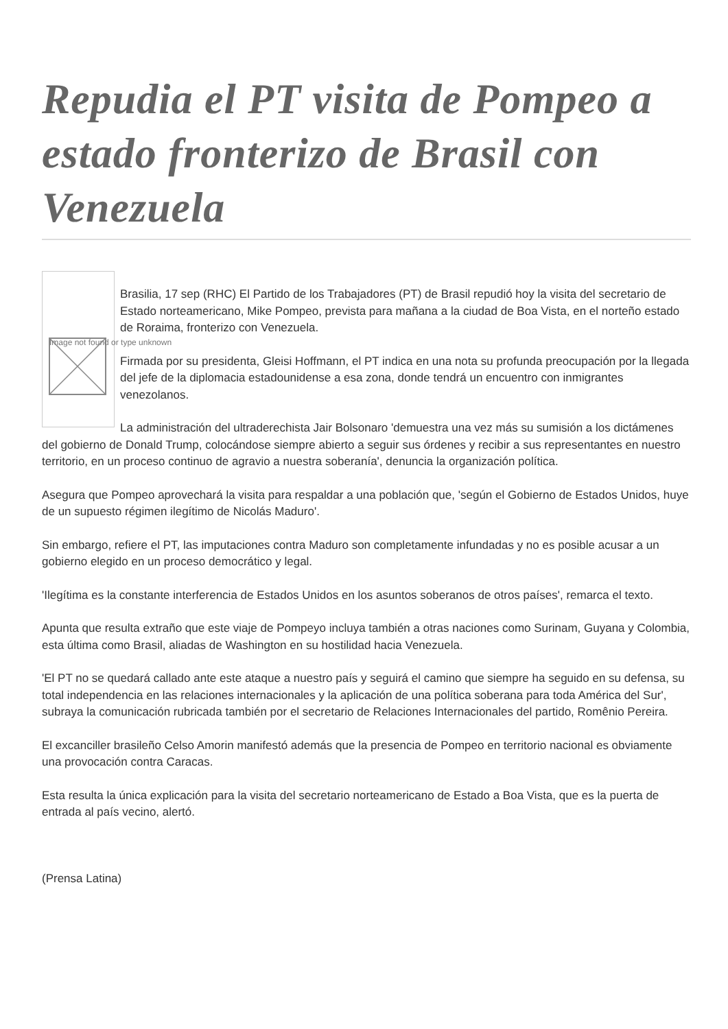Repudia el PT visita de Pompeo a estado fronterizo de Brasil con Venezuela
Image not found or type unknown
Brasilia, 17 sep (RHC) El Partido de los Trabajadores (PT) de Brasil repudió hoy la visita del secretario de Estado norteamericano, Mike Pompeo, prevista para mañana a la ciudad de Boa Vista, en el norteño estado de Roraima, fronterizo con Venezuela.
Firmada por su presidenta, Gleisi Hoffmann, el PT indica en una nota su profunda preocupación por la llegada del jefe de la diplomacia estadounidense a esa zona, donde tendrá un encuentro con inmigrantes venezolanos.
La administración del ultraderechista Jair Bolsonaro 'demuestra una vez más su sumisión a los dictámenes del gobierno de Donald Trump, colocándose siempre abierto a seguir sus órdenes y recibir a sus representantes en nuestro territorio, en un proceso continuo de agravio a nuestra soberanía', denuncia la organización política.
Asegura que Pompeo aprovechará la visita para respaldar a una población que, 'según el Gobierno de Estados Unidos, huye de un supuesto régimen ilegítimo de Nicolás Maduro'.
Sin embargo, refiere el PT, las imputaciones contra Maduro son completamente infundadas y no es posible acusar a un gobierno elegido en un proceso democrático y legal.
'Ilegítima es la constante interferencia de Estados Unidos en los asuntos soberanos de otros países', remarca el texto.
Apunta que resulta extraño que este viaje de Pompeyo incluya también a otras naciones como Surinam, Guyana y Colombia, esta última como Brasil, aliadas de Washington en su hostilidad hacia Venezuela.
'El PT no se quedará callado ante este ataque a nuestro país y seguirá el camino que siempre ha seguido en su defensa, su total independencia en las relaciones internacionales y la aplicación de una política soberana para toda América del Sur', subraya la comunicación rubricada también por el secretario de Relaciones Internacionales del partido, Romênio Pereira.
El excanciller brasileño Celso Amorin manifestó además que la presencia de Pompeo en territorio nacional es obviamente una provocación contra Caracas.
Esta resulta la única explicación para la visita del secretario norteamericano de Estado a Boa Vista, que es la puerta de entrada al país vecino, alertó.
(Prensa Latina)